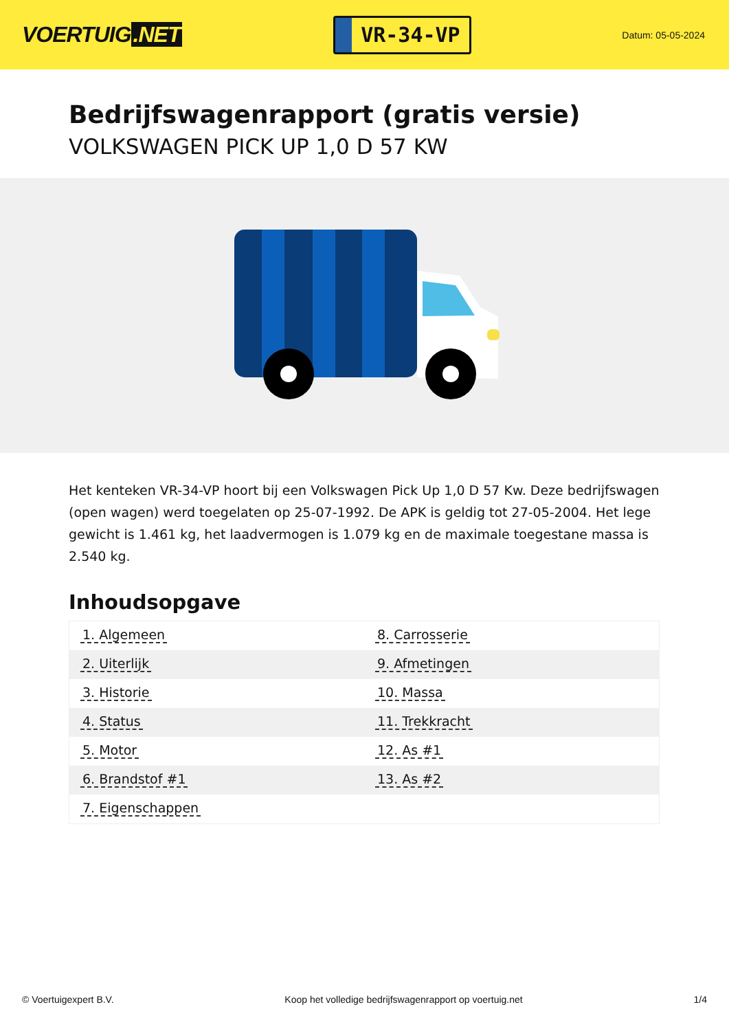VOERTUIG.NET
VR-34-VP
Datum: 05-05-2024
Bedrijfswagenrapport (gratis versie)
VOLKSWAGEN PICK UP 1,0 D 57 KW
Het kenteken VR-34-VP hoort bij een Volkswagen Pick Up 1,0 D 57 Kw. Deze bedrijfswagen (open wagen) werd toegelaten op 25-07-1992. De APK is geldig tot 27-05-2004. Het lege gewicht is 1.461 kg, het laadvermogen is 1.079 kg en de maximale toegestane massa is 2.540 kg.
Inhoudsopgave
| 1. Algemeen | 8. Carrosserie |
| 2. Uiterlijk | 9. Afmetingen |
| 3. Historie | 10. Massa |
| 4. Status | 11. Trekkracht |
| 5. Motor | 12. As #1 |
| 6. Brandstof #1 | 13. As #2 |
| 7. Eigenschappen | |
© Voertuigexpert B.V. Koop het volledige bedrijfswagenrapport op voertuig.net
1/4